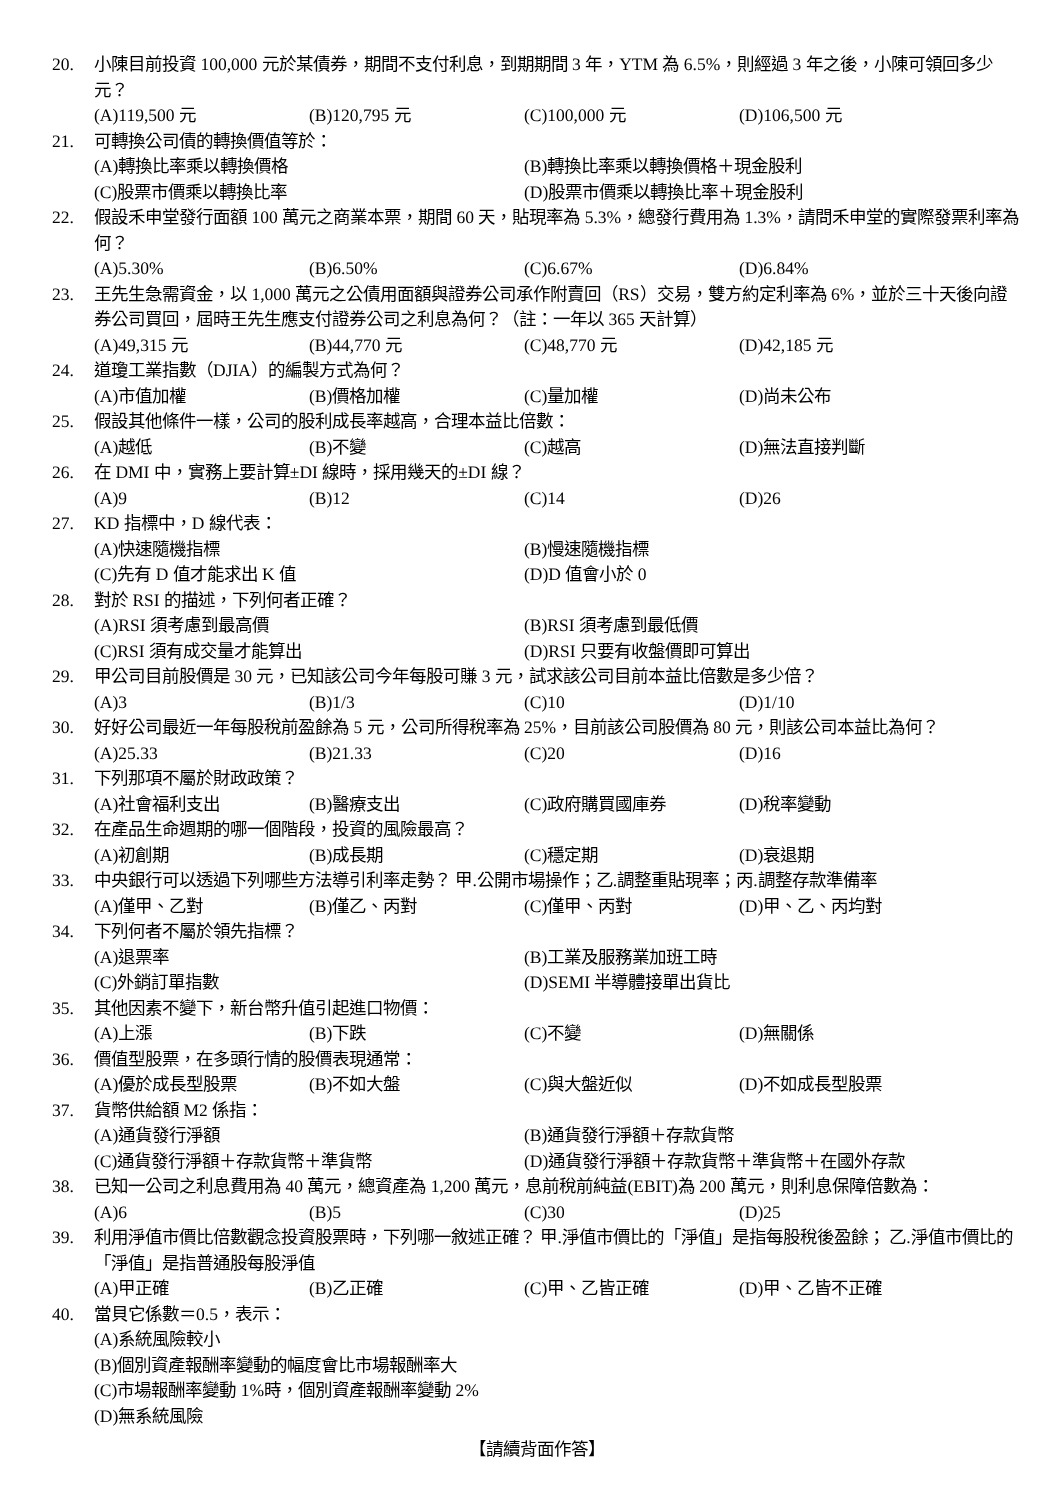20. 小陳目前投資 100,000 元於某債券，期間不支付利息，到期期間 3 年，YTM 為 6.5%，則經過 3 年之後，小陳可領回多少元？
(A)119,500 元 (B)120,795 元 (C)100,000 元 (D)106,500 元
21. 可轉換公司債的轉換價值等於：
(A)轉換比率乘以轉換價格 (B)轉換比率乘以轉換價格＋現金股利 (C)股票市價乘以轉換比率 (D)股票市價乘以轉換比率＋現金股利
22. 假設禾申堂發行面額 100 萬元之商業本票，期間 60 天，貼現率為 5.3%，總發行費用為 1.3%，請問禾申堂的實際發票利率為何？
(A)5.30% (B)6.50% (C)6.67% (D)6.84%
23. 王先生急需資金，以 1,000 萬元之公債用面額與證券公司承作附賣回（RS）交易，雙方約定利率為 6%，並於三十天後向證券公司買回，屆時王先生應支付證券公司之利息為何？（註：一年以 365 天計算）
(A)49,315 元 (B)44,770 元 (C)48,770 元 (D)42,185 元
24. 道瓊工業指數（DJIA）的編製方式為何？
(A)市值加權 (B)價格加權 (C)量加權 (D)尚未公布
25. 假設其他條件一樣，公司的股利成長率越高，合理本益比倍數：
(A)越低 (B)不變 (C)越高 (D)無法直接判斷
26. 在 DMI 中，實務上要計算±DI 線時，採用幾天的±DI 線？
(A)9 (B)12 (C)14 (D)26
27. KD 指標中，D 線代表：
(A)快速隨機指標 (B)慢速隨機指標 (C)先有 D 值才能求出 K 值 (D)D 值會小於 0
28. 對於 RSI 的描述，下列何者正確？
(A)RSI 須考慮到最高價 (B)RSI 須考慮到最低價 (C)RSI 須有成交量才能算出 (D)RSI 只要有收盤價即可算出
29. 甲公司目前股價是 30 元，已知該公司今年每股可賺 3 元，試求該公司目前本益比倍數是多少倍？
(A)3 (B)1/3 (C)10 (D)1/10
30. 好好公司最近一年每股稅前盈餘為 5 元，公司所得稅率為 25%，目前該公司股價為 80 元，則該公司本益比為何？
(A)25.33 (B)21.33 (C)20 (D)16
31. 下列那項不屬於財政政策？
(A)社會福利支出 (B)醫療支出 (C)政府購買國庫券 (D)稅率變動
32. 在產品生命週期的哪一個階段，投資的風險最高？
(A)初創期 (B)成長期 (C)穩定期 (D)衰退期
33. 中央銀行可以透過下列哪些方法導引利率走勢？ 甲.公開市場操作；乙.調整重貼現率；丙.調整存款準備率
(A)僅甲、乙對 (B)僅乙、丙對 (C)僅甲、丙對 (D)甲、乙、丙均對
34. 下列何者不屬於領先指標？
(A)退票率 (B)工業及服務業加班工時 (C)外銷訂單指數 (D)SEMI 半導體接單出貨比
35. 其他因素不變下，新台幣升值引起進口物價：
(A)上漲 (B)下跌 (C)不變 (D)無關係
36. 價值型股票，在多頭行情的股價表現通常：
(A)優於成長型股票 (B)不如大盤 (C)與大盤近似 (D)不如成長型股票
37. 貨幣供給額 M2 係指：
(A)通貨發行淨額 (B)通貨發行淨額＋存款貨幣 (C)通貨發行淨額＋存款貨幣＋準貨幣 (D)通貨發行淨額＋存款貨幣＋準貨幣＋在國外存款
38. 已知一公司之利息費用為 40 萬元，總資產為 1,200 萬元，息前稅前純益(EBIT)為 200 萬元，則利息保障倍數為：
(A)6 (B)5 (C)30 (D)25
39. 利用淨值市價比倍數觀念投資股票時，下列哪一敘述正確？ 甲.淨值市價比的「淨值」是指每股稅後盈餘； 乙.淨值市價比的「淨值」是指普通股每股淨值
(A)甲正確 (B)乙正確 (C)甲、乙皆正確 (D)甲、乙皆不正確
40. 當貝它係數＝0.5，表示：
(A)系統風險較小
(B)個別資產報酬率變動的幅度會比市場報酬率大
(C)市場報酬率變動 1%時，個別資產報酬率變動 2%
(D)無系統風險
【請續背面作答】